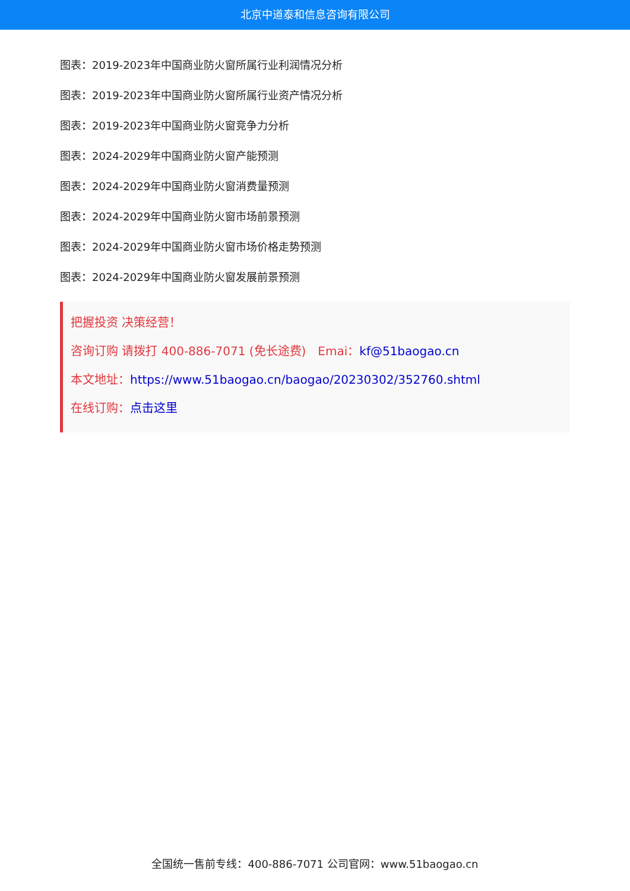北京中道泰和信息咨询有限公司
图表：2019-2023年中国商业防火窗所属行业利润情况分析
图表：2019-2023年中国商业防火窗所属行业资产情况分析
图表：2019-2023年中国商业防火窗竞争力分析
图表：2024-2029年中国商业防火窗产能预测
图表：2024-2029年中国商业防火窗消费量预测
图表：2024-2029年中国商业防火窗市场前景预测
图表：2024-2029年中国商业防火窗市场价格走势预测
图表：2024-2029年中国商业防火窗发展前景预测
把握投资 决策经营！
咨询订购 请拨打 400-886-7071 (免长途费)　Emai：kf@51baogao.cn
本文地址：https://www.51baogao.cn/baogao/20230302/352760.shtml
在线订购：点击这里
全国统一售前专线：400-886-7071 公司官网：www.51baogao.cn